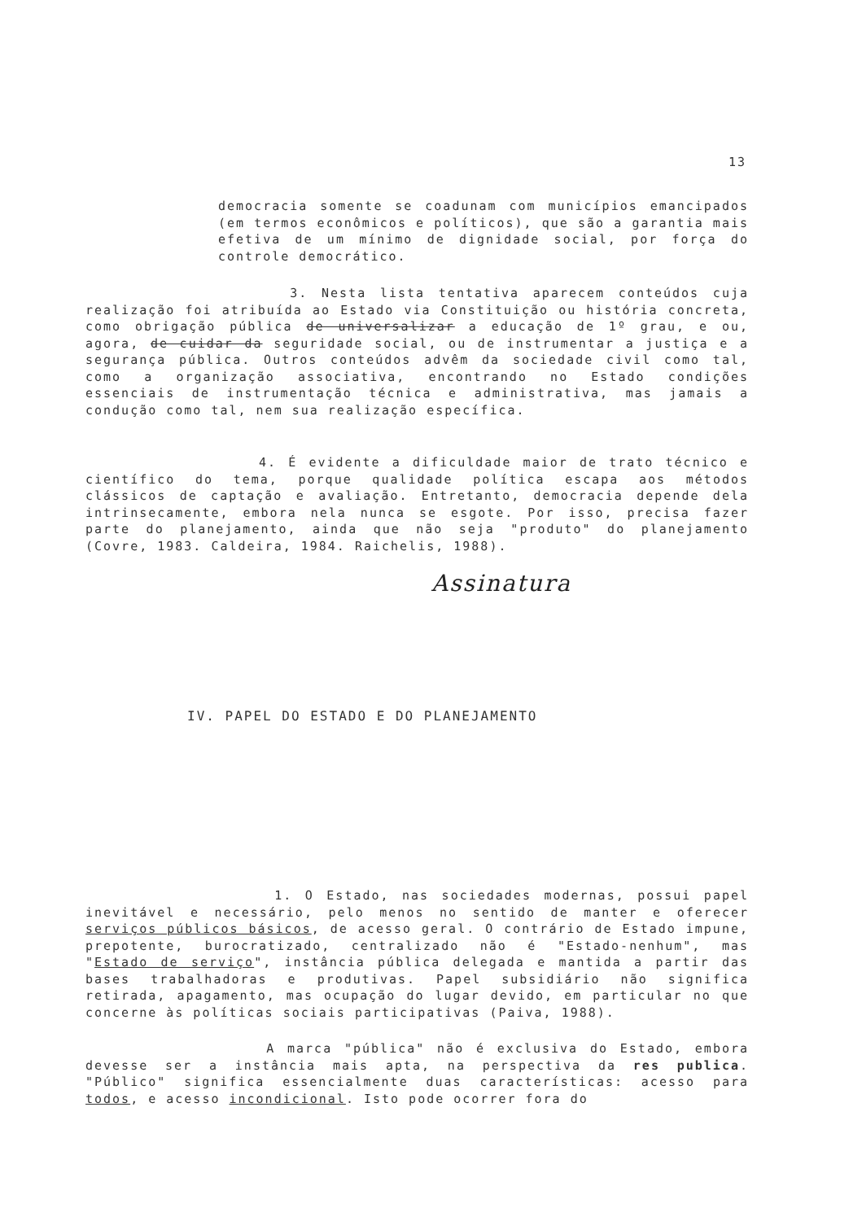13
democracia somente se coadunam com municípios emancipados (em termos econômicos e políticos), que são a garantia mais efetiva de um mínimo de dignidade social, por força do controle democrático.
3. Nesta lista tentativa aparecem conteúdos cuja realização foi atribuída ao Estado via Constituição ou história concreta, como obrigação pública de universalizar a educação de 1º grau, e ou, agora, de cuidar da seguridade social, ou de instrumentar a justiça e a segurança pública. Outros conteúdos advêm da sociedade civil como tal, como a organização associativa, encontrando no Estado condições essenciais de instrumentação técnica e administrativa, mas jamais a condução como tal, nem sua realização específica.
4. É evidente a dificuldade maior de trato técnico e científico do tema, porque qualidade política escapa aos métodos clássicos de captação e avaliação. Entretanto, democracia depende dela intrinsecamente, embora nela nunca se esgote. Por isso, precisa fazer parte do planejamento, ainda que não seja "produto" do planejamento (Covre, 1983. Caldeira, 1984. Raichelis, 1988).
Assinatura
IV. PAPEL DO ESTADO E DO PLANEJAMENTO
1. O Estado, nas sociedades modernas, possui papel inevitável e necessário, pelo menos no sentido de manter e oferecer serviços públicos básicos, de acesso geral. O contrário de Estado impune, prepotente, burocratizado, centralizado não é "Estado-nenhum", mas "Estado de serviço", instância pública delegada e mantida a partir das bases trabalhadoras e produtivas. Papel subsidiário não significa retirada, apagamento, mas ocupação do lugar devido, em particular no que concerne às políticas sociais participativas (Paiva, 1988).
A marca "pública" não é exclusiva do Estado, embora devesse ser a instância mais apta, na perspectiva da res publica. "Público" significa essencialmente duas características: acesso para todos, e acesso incondicional. Isto pode ocorrer fora do